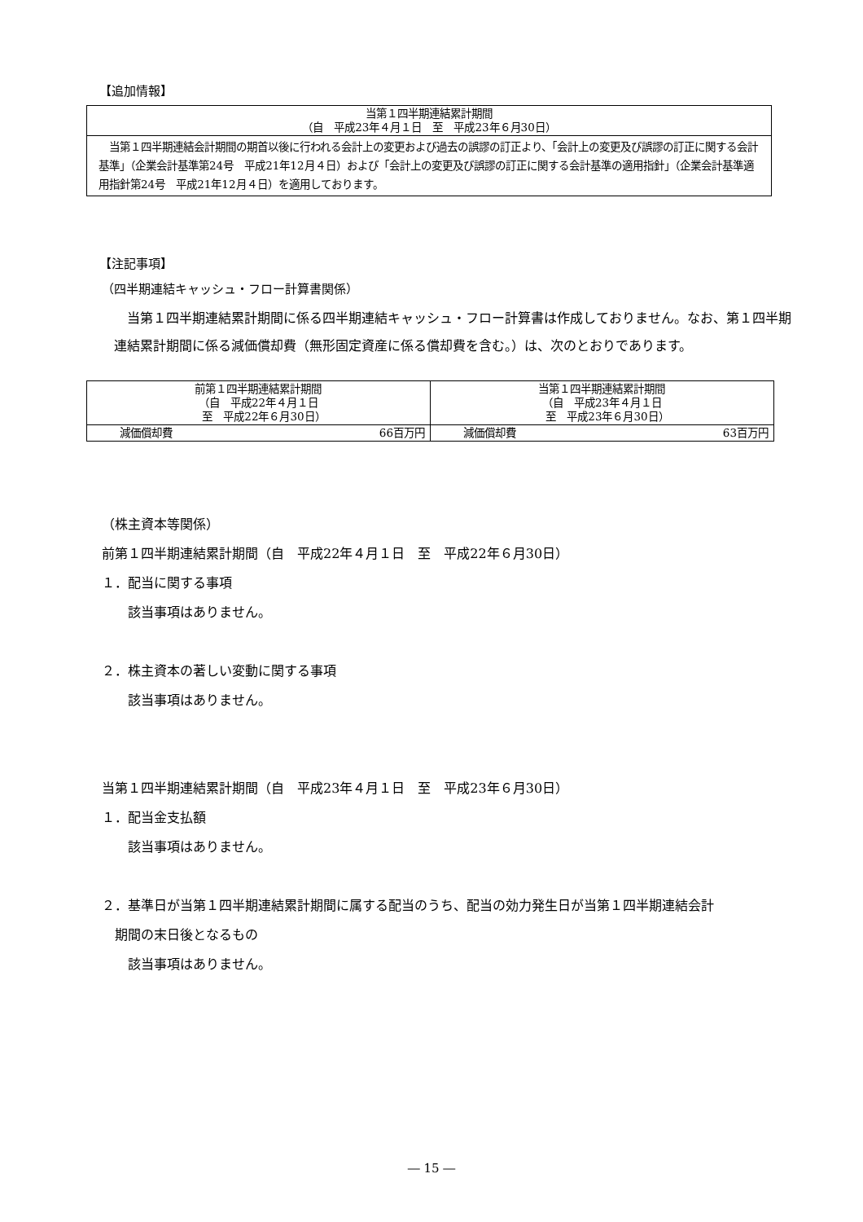【追加情報】
| 当第１四半期連結累計期間 （自 平成23年４月１日 至 平成23年６月30日） |
| --- |
| 当第１四半期連結会計期間の期首以後に行われる会計上の変更および過去の誤謬の訂正より、「会計上の変更及び誤謬の訂正に関する会計基準」（企業会計基準第24号 平成21年12月４日）および「会計上の変更及び誤謬の訂正に関する会計基準の適用指針」（企業会計基準適用指針第24号 平成21年12月４日）を適用しております。 |
【注記事項】
（四半期連結キャッシュ・フロー計算書関係）
　当第１四半期連結累計期間に係る四半期連結キャッシュ・フロー計算書は作成しておりません。なお、第１四半期連結累計期間に係る減価償却費（無形固定資産に係る償却費を含む。）は、次のとおりであります。
| 前第１四半期連結累計期間 （自 平成22年４月１日 至 平成22年６月30日） | | 当第１四半期連結累計期間 （自 平成23年４月１日 至 平成23年６月30日） | |
| --- | --- | --- | --- |
| 減価償却費 | 66百万円 | 減価償却費 | 63百万円 |
（株主資本等関係）
前第１四半期連結累計期間（自　平成22年４月１日　至　平成22年６月30日）
１．配当に関する事項
　　該当事項はありません。
２．株主資本の著しい変動に関する事項
　　該当事項はありません。
当第１四半期連結累計期間（自　平成23年４月１日　至　平成23年６月30日）
１．配当金支払額
　　該当事項はありません。
２．基準日が当第１四半期連結累計期間に属する配当のうち、配当の効力発生日が当第１四半期連結会計
　期間の末日後となるもの
　　該当事項はありません。
― 15 ―